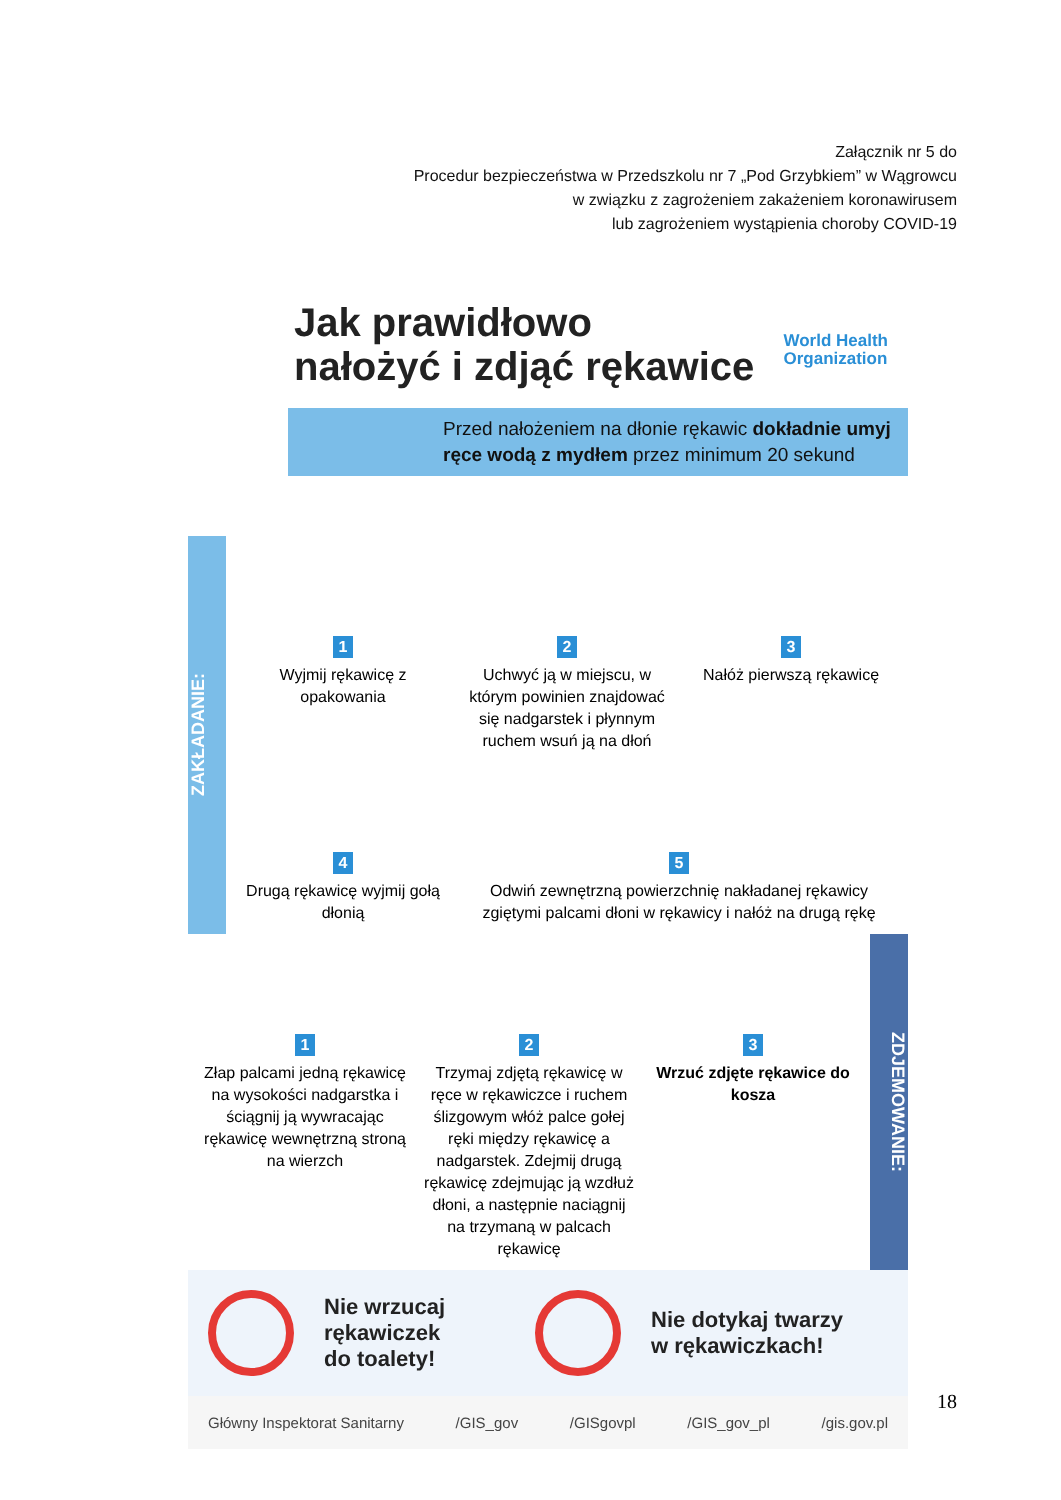Załącznik nr 5 do
Procedur bezpieczeństwa w Przedszkolu nr 7 „Pod Grzybkiem” w Wągrowcu
w związku z zagrożeniem zakażeniem koronawirusem
lub zagrożeniem wystąpienia choroby COVID-19
Jak prawidłowo
nałożyć i zdjąć rękawice
World Health
Organization
Przed nałożeniem na dłonie rękawic dokładnie umyj ręce wodą z mydłem przez minimum 20 sekund
ZAKŁADANIE:
1
Wyjmij rękawicę z opakowania
2
Uchwyć ją w miejscu, w którym powinien znajdować się nadgarstek i płynnym ruchem wsuń ją na dłoń
3
Nałóż pierwszą rękawicę
4
Drugą rękawicę wyjmij gołą dłonią
5
Odwiń zewnętrzną powierzchnię nakładanej rękawicy zgiętymi palcami dłoni w rękawicy i nałóż na drugą rękę
1
Złap palcami jedną rękawicę na wysokości nadgarstka i ściągnij ją wywracając rękawicę wewnętrzną stroną na wierzch
2
Trzymaj zdjętą rękawicę w ręce w rękawiczce i ruchem ślizgowym włóż palce gołej ręki między rękawicę a nadgarstek. Zdejmij drugą rękawicę zdejmując ją wzdłuż dłoni, a następnie naciągnij na trzymaną w palcach rękawicę
3
Wrzuć zdjęte rękawice do kosza
ZDJEMOWANIE:
Nie wrzucaj
rękawiczek
do toalety!
Nie dotykaj twarzy
w rękawiczkach!
Główny Inspektorat Sanitarny /GIS_gov /GISgovpl /GIS_gov_pl /gis.gov.pl
18